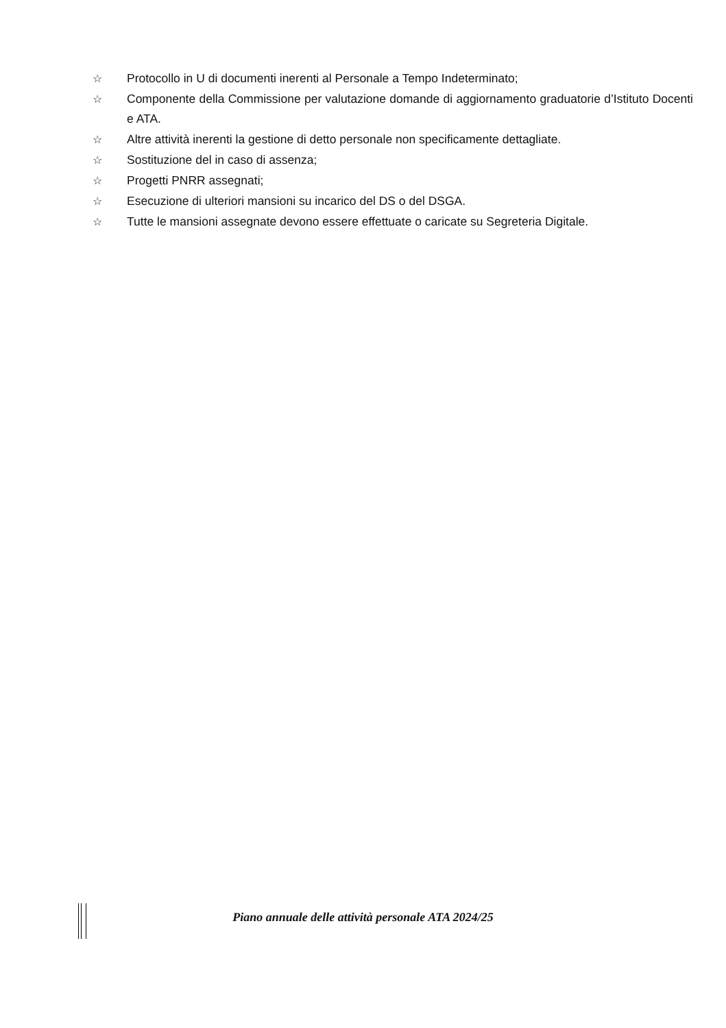☆ Protocollo in U di documenti inerenti al Personale a Tempo Indeterminato;
☆ Componente della Commissione per valutazione domande di aggiornamento graduatorie d’Istituto Docenti e ATA.
☆ Altre attività inerenti la gestione di detto personale non specificamente dettagliate.
☆ Sostituzione del in caso di assenza;
☆ Progetti PNRR assegnati;
☆ Esecuzione di ulteriori mansioni su incarico del DS o del DSGA.
☆ Tutte le mansioni assegnate devono essere effettuate o caricate su Segreteria Digitale.
Piano annuale delle attività personale ATA 2024/25